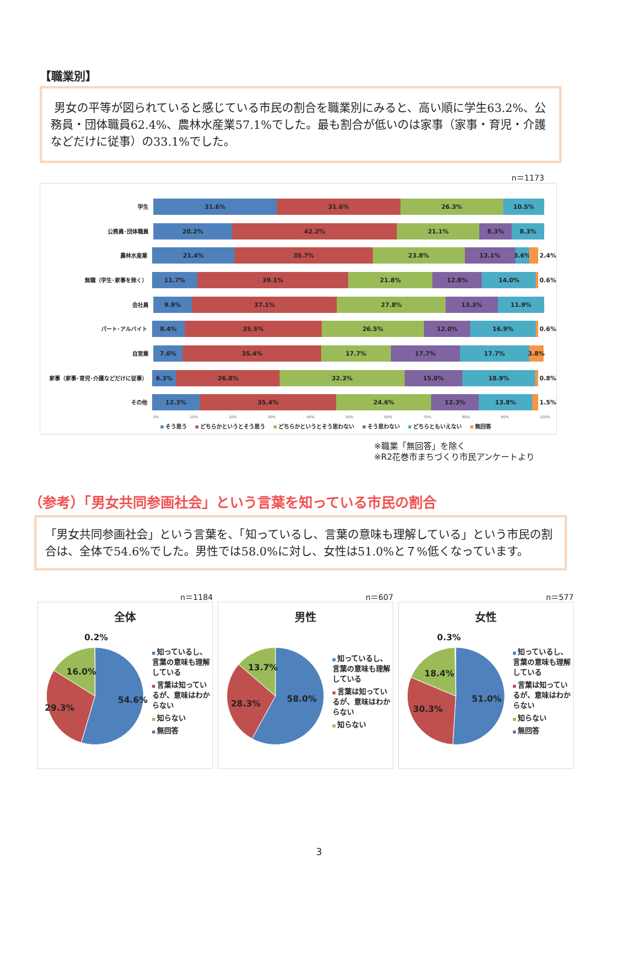【職業別】
男女の平等が図られていると感じている市民の割合を職業別にみると、高い順に学生63.2%、公務員・団体職員62.4%、農林水産業57.1%でした。最も割合が低いのは家事（家事・育児・介護などだけに従事）の33.1%でした。
n＝1173
学生
31.6% 31.6% 26.3% 10.5%
公務員･団体職員
20.2% 42.2% 21.1% 8.3% 8.3%
農林水産業
21.4% 35.7% 23.8% 13.1% 3.6%
2.4%
無職（学生･家事を除く）
11.7% 39.1% 21.8% 12.8% 14.0%
0.6%
会社員
9.9% 37.1% 27.8% 13.3% 11.9%
パート･アルバイト
8.4% 35.5% 26.5% 12.0% 16.9%
0.6%
自営業
7.6% 35.4% 17.7% 17.7% 17.7% 3.8%
家事（家事･育児･介護などだけに従事）
6.3% 26.8% 32.3% 15.0% 18.9%
0.8%
その他
12.3% 35.4% 24.6% 12.3% 13.8%
1.5%
0% 10% 20% 30% 40% 50% 60% 70% 80% 90% 100%
そう思う どちらかというとそう思う どちらかというとそう思わない そう思わない どちらともいえない 無回答
※職業「無回答」を除く
※R2花巻市まちづくり市民アンケートより
（参考）「男女共同参画社会」という言葉を知っている市民の割合
「男女共同参画社会」という言葉を、「知っているし、言葉の意味も理解している」という市民の割合は、全体で54.6%でした。男性では58.0%に対し、女性は51.0%と７%低くなっています。
n＝1184
全体
0.2%
54.6%
29.3%
16.0%
知っているし、言葉の意味も理解している
言葉は知っているが、意味はわからない
知らない
無回答
n＝607
男性
58.0%
28.3%
13.7%
知っているし、言葉の意味も理解している
言葉は知っているが、意味はわからない
知らない
n＝577
女性
0.3%
51.0%
30.3%
18.4%
知っているし、言葉の意味も理解している
言葉は知っているが、意味はわからない
知らない
無回答
3